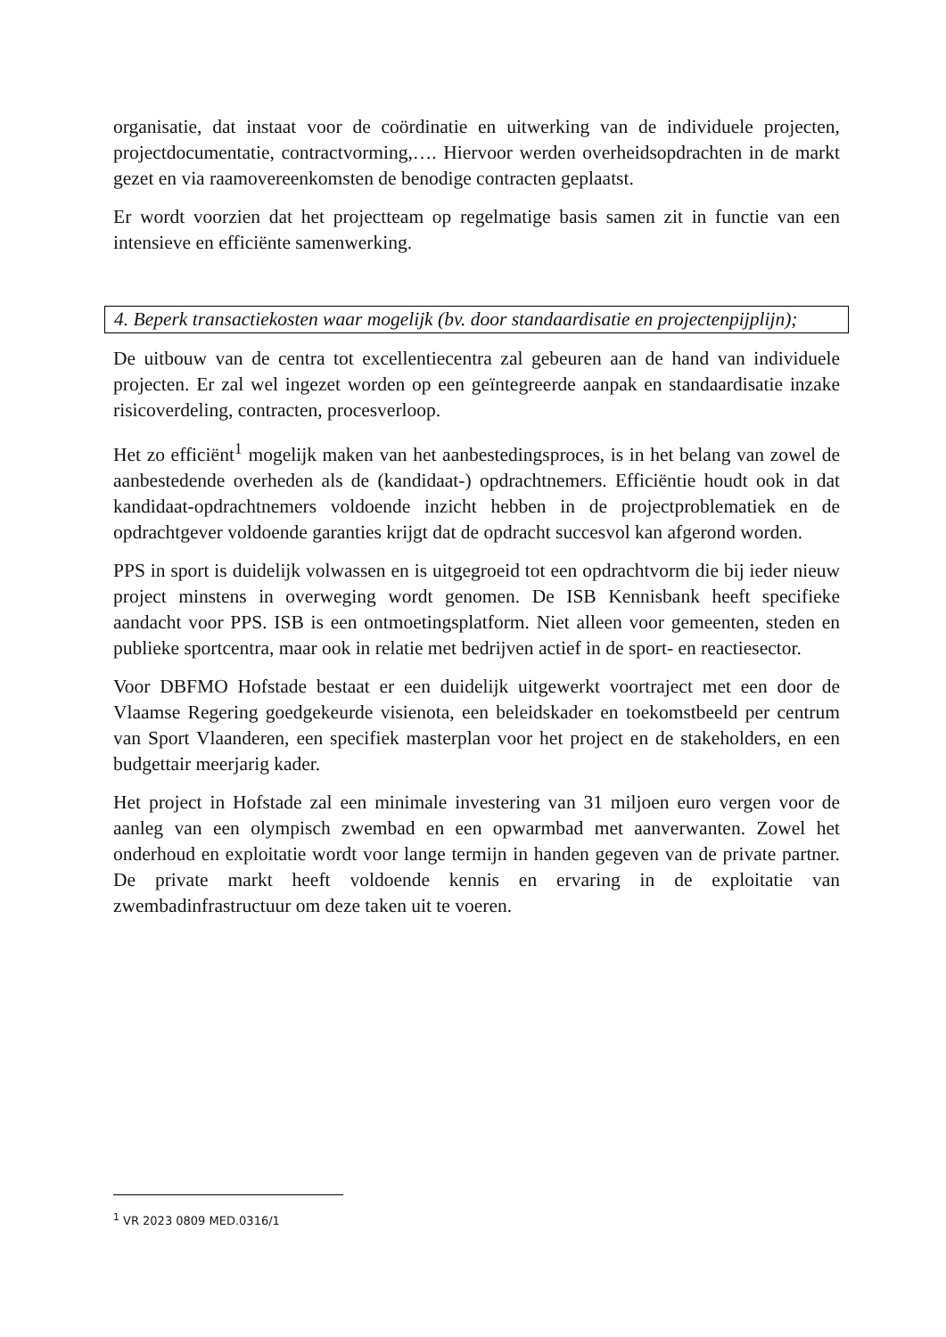organisatie, dat instaat voor de coördinatie en uitwerking van de individuele projecten, projectdocumentatie, contractvorming,…. Hiervoor werden overheidsopdrachten in de markt gezet en via raamovereenkomsten de benodige contracten geplaatst.
Er wordt voorzien dat het projectteam op regelmatige basis samen zit in functie van een intensieve en efficiënte samenwerking.
4. Beperk transactiekosten waar mogelijk (bv. door standaardisatie en projectenpijplijn);
De uitbouw van de centra tot excellentiecentra zal gebeuren aan de hand van individuele projecten. Er zal wel ingezet worden op een geïntegreerde aanpak en standaardisatie inzake risicoverdeling, contracten, procesverloop.
Het zo efficiënt<sup>1</sup> mogelijk maken van het aanbestedingsproces, is in het belang van zowel de aanbestedende overheden als de (kandidaat-) opdrachtnemers. Efficiëntie houdt ook in dat kandidaat-opdrachtnemers voldoende inzicht hebben in de projectproblematiek en de opdrachtgever voldoende garanties krijgt dat de opdracht succesvol kan afgerond worden.
PPS in sport is duidelijk volwassen en is uitgegroeid tot een opdrachtvorm die bij ieder nieuw project minstens in overweging wordt genomen. De ISB Kennisbank heeft specifieke aandacht voor PPS. ISB is een ontmoetingsplatform. Niet alleen voor gemeenten, steden en publieke sportcentra, maar ook in relatie met bedrijven actief in de sport- en reactiesector.
Voor DBFMO Hofstade bestaat er een duidelijk uitgewerkt voortraject met een door de Vlaamse Regering goedgekeurde visienota, een beleidskader en toekomstbeeld per centrum van Sport Vlaanderen, een specifiek masterplan voor het project en de stakeholders, en een budgettair meerjarig kader.
Het project in Hofstade zal een minimale investering van 31 miljoen euro vergen voor de aanleg van een olympisch zwembad en een opwarmbad met aanverwanten. Zowel het onderhoud en exploitatie wordt voor lange termijn in handen gegeven van de private partner. De private markt heeft voldoende kennis en ervaring in de exploitatie van zwembadinfrastructuur om deze taken uit te voeren.
<sup>1</sup> VR 2023 0809 MED.0316/1